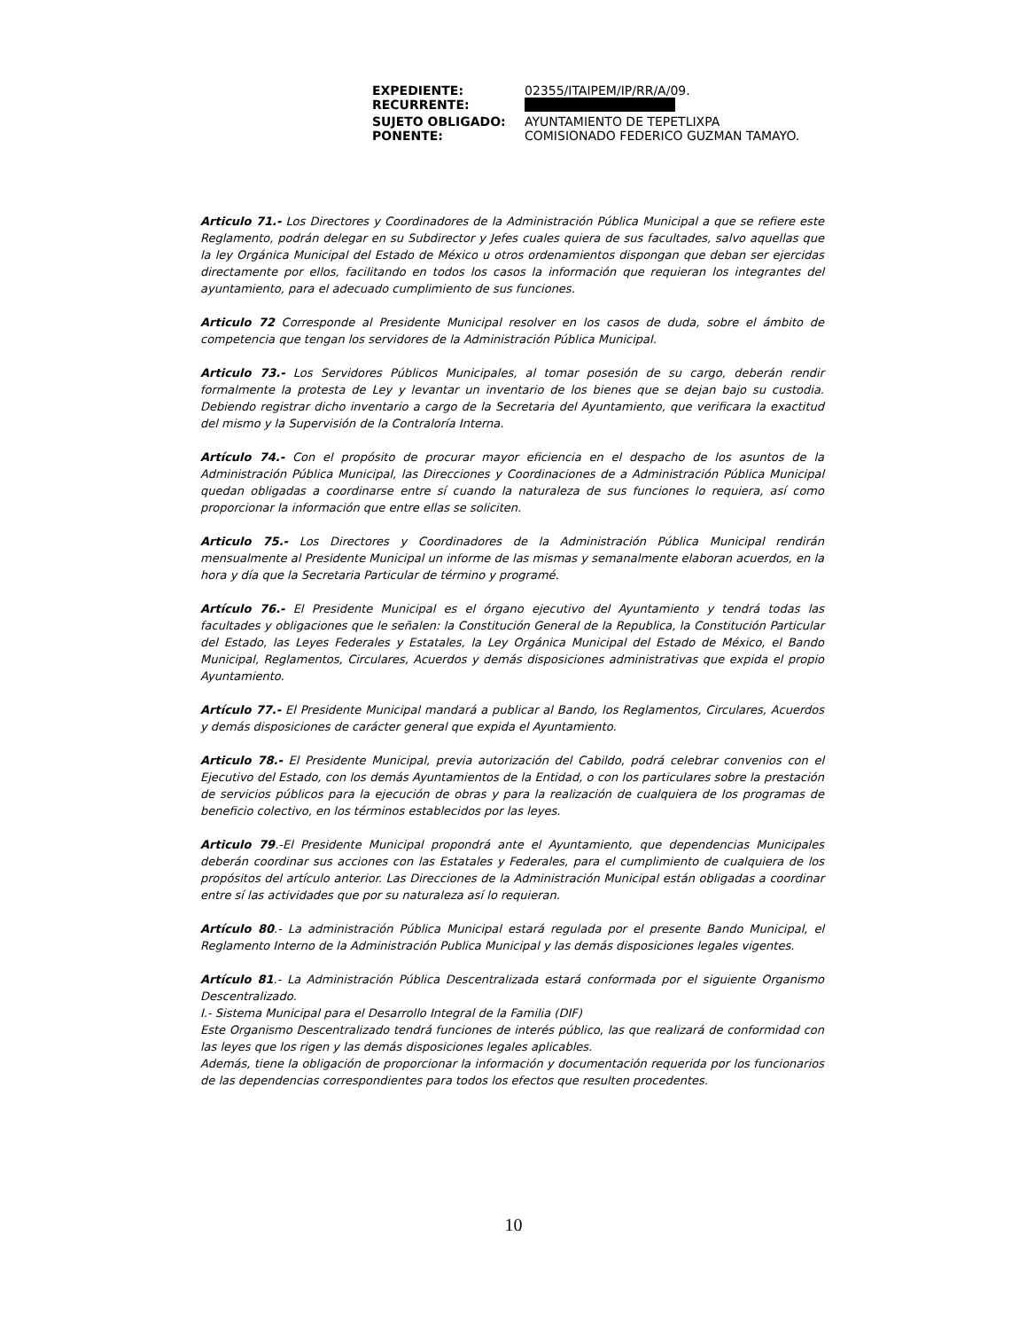| EXPEDIENTE: | 02355/ITAIPEM/IP/RR/A/09. |
| RECURRENTE: | |
| SUJETO OBLIGADO: | AYUNTAMIENTO DE TEPETLIXPA |
| PONENTE: | COMISIONADO FEDERICO GUZMAN TAMAYO. |
Articulo 71.- Los Directores y Coordinadores de la Administración Pública Municipal a que se refiere este Reglamento, podrán delegar en su Subdirector y Jefes cuales quiera de sus facultades, salvo aquellas que la ley Orgánica Municipal del Estado de México u otros ordenamientos dispongan que deban ser ejercidas directamente por ellos, facilitando en todos los casos la información que requieran los integrantes del ayuntamiento, para el adecuado cumplimiento de sus funciones.
Articulo 72 Corresponde al Presidente Municipal resolver en los casos de duda, sobre el ámbito de competencia que tengan los servidores de la Administración Pública Municipal.
Articulo 73.- Los Servidores Públicos Municipales, al tomar posesión de su cargo, deberán rendir formalmente la protesta de Ley y levantar un inventario de los bienes que se dejan bajo su custodia. Debiendo registrar dicho inventario a cargo de la Secretaria del Ayuntamiento, que verificara la exactitud del mismo y la Supervisión de la Contraloría Interna.
Artículo 74.- Con el propósito de procurar mayor eficiencia en el despacho de los asuntos de la Administración Pública Municipal, las Direcciones y Coordinaciones de a Administración Pública Municipal quedan obligadas a coordinarse entre sí cuando la naturaleza de sus funciones lo requiera, así como proporcionar la información que entre ellas se soliciten.
Articulo 75.- Los Directores y Coordinadores de la Administración Pública Municipal rendirán mensualmente al Presidente Municipal un informe de las mismas y semanalmente elaboran acuerdos, en la hora y día que la Secretaria Particular de término y programé.
Artículo 76.- El Presidente Municipal es el órgano ejecutivo del Ayuntamiento y tendrá todas las facultades y obligaciones que le señalen: la Constitución General de la Republica, la Constitución Particular del Estado, las Leyes Federales y Estatales, la Ley Orgánica Municipal del Estado de México, el Bando Municipal, Reglamentos, Circulares, Acuerdos y demás disposiciones administrativas que expida el propio Ayuntamiento.
Artículo 77.- El Presidente Municipal mandará a publicar al Bando, los Reglamentos, Circulares, Acuerdos y demás disposiciones de carácter general que expida el Ayuntamiento.
Articulo 78.- El Presidente Municipal, previa autorización del Cabildo, podrá celebrar convenios con el Ejecutivo del Estado, con los demás Ayuntamientos de la Entidad, o con los particulares sobre la prestación de servicios públicos para la ejecución de obras y para la realización de cualquiera de los programas de beneficio colectivo, en los términos establecidos por las leyes.
Articulo 79.-El Presidente Municipal propondrá ante el Ayuntamiento, que dependencias Municipales deberán coordinar sus acciones con las Estatales y Federales, para el cumplimiento de cualquiera de los propósitos del artículo anterior. Las Direcciones de la Administración Municipal están obligadas a coordinar entre sí las actividades que por su naturaleza así lo requieran.
Artículo 80.- La administración Pública Municipal estará regulada por el presente Bando Municipal, el Reglamento Interno de la Administración Publica Municipal y las demás disposiciones legales vigentes.
Artículo 81.- La Administración Pública Descentralizada estará conformada por el siguiente Organismo Descentralizado.
I.- Sistema Municipal para el Desarrollo Integral de la Familia (DIF)
Este Organismo Descentralizado tendrá funciones de interés público, las que realizará de conformidad con las leyes que los rigen y las demás disposiciones legales aplicables.
Además, tiene la obligación de proporcionar la información y documentación requerida por los funcionarios de las dependencias correspondientes para todos los efectos que resulten procedentes.
10